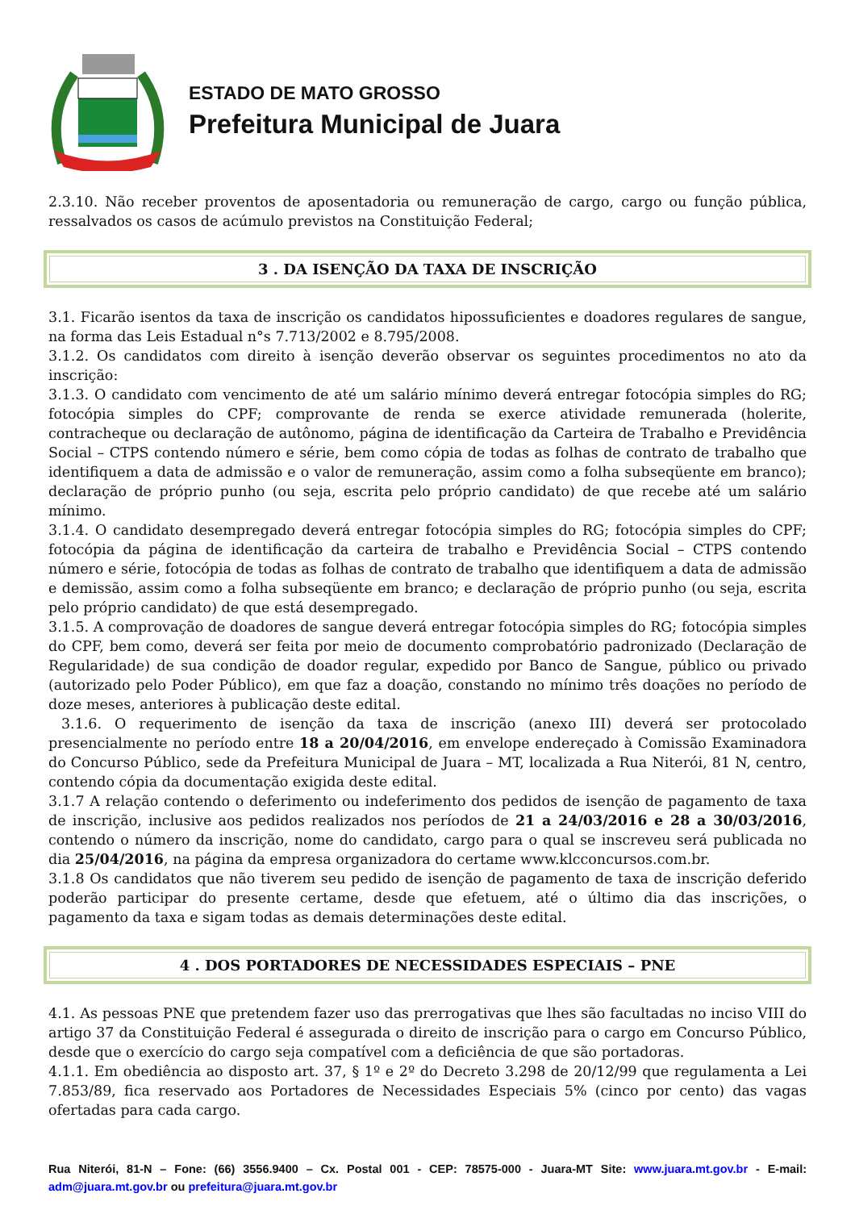ESTADO DE MATO GROSSO
Prefeitura Municipal de Juara
2.3.10. Não receber proventos de aposentadoria ou remuneração de cargo, cargo ou função pública, ressalvados os casos de acúmulo previstos na Constituição Federal;
3 . DA ISENÇÃO DA TAXA DE INSCRIÇÃO
3.1. Ficarão isentos da taxa de inscrição os candidatos hipossuficientes e doadores regulares de sangue, na forma das Leis Estadual n°s 7.713/2002 e 8.795/2008.
3.1.2. Os candidatos com direito à isenção deverão observar os seguintes procedimentos no ato da inscrição:
3.1.3. O candidato com vencimento de até um salário mínimo deverá entregar fotocópia simples do RG; fotocópia simples do CPF; comprovante de renda se exerce atividade remunerada (holerite, contracheque ou declaração de autônomo, página de identificação da Carteira de Trabalho e Previdência Social – CTPS contendo número e série, bem como cópia de todas as folhas de contrato de trabalho que identifiquem a data de admissão e o valor de remuneração, assim como a folha subseqüente em branco); declaração de próprio punho (ou seja, escrita pelo próprio candidato) de que recebe até um salário mínimo.
3.1.4. O candidato desempregado deverá entregar fotocópia simples do RG; fotocópia simples do CPF; fotocópia da página de identificação da carteira de trabalho e Previdência Social – CTPS contendo número e série, fotocópia de todas as folhas de contrato de trabalho que identifiquem a data de admissão e demissão, assim como a folha subseqüente em branco; e declaração de próprio punho (ou seja, escrita pelo próprio candidato) de que está desempregado.
3.1.5. A comprovação de doadores de sangue deverá entregar fotocópia simples do RG; fotocópia simples do CPF, bem como, deverá ser feita por meio de documento comprobatório padronizado (Declaração de Regularidade) de sua condição de doador regular, expedido por Banco de Sangue, público ou privado (autorizado pelo Poder Público), em que faz a doação, constando no mínimo três doações no período de doze meses, anteriores à publicação deste edital.
3.1.6. O requerimento de isenção da taxa de inscrição (anexo III) deverá ser protocolado presencialmente no período entre 18 a 20/04/2016, em envelope endereçado à Comissão Examinadora do Concurso Público, sede da Prefeitura Municipal de Juara – MT, localizada a Rua Niterói, 81 N, centro, contendo cópia da documentação exigida deste edital.
3.1.7 A relação contendo o deferimento ou indeferimento dos pedidos de isenção de pagamento de taxa de inscrição, inclusive aos pedidos realizados nos períodos de 21 a 24/03/2016 e 28 a 30/03/2016, contendo o número da inscrição, nome do candidato, cargo para o qual se inscreveu será publicada no dia 25/04/2016, na página da empresa organizadora do certame www.klcconcursos.com.br.
3.1.8 Os candidatos que não tiverem seu pedido de isenção de pagamento de taxa de inscrição deferido poderão participar do presente certame, desde que efetuem, até o último dia das inscrições, o pagamento da taxa e sigam todas as demais determinações deste edital.
4 . DOS PORTADORES DE NECESSIDADES ESPECIAIS – PNE
4.1. As pessoas PNE que pretendem fazer uso das prerrogativas que lhes são facultadas no inciso VIII do artigo 37 da Constituição Federal é assegurada o direito de inscrição para o cargo em Concurso Público, desde que o exercício do cargo seja compatível com a deficiência de que são portadoras.
4.1.1. Em obediência ao disposto art. 37, § 1º e 2º do Decreto 3.298 de 20/12/99 que regulamenta a Lei 7.853/89, fica reservado aos Portadores de Necessidades Especiais 5% (cinco por cento) das vagas ofertadas para cada cargo.
Rua Niterói, 81-N – Fone: (66) 3556.9400 – Cx. Postal 001 - CEP: 78575-000 - Juara-MT Site: www.juara.mt.gov.br - E-mail: adm@juara.mt.gov.br ou prefeitura@juara.mt.gov.br